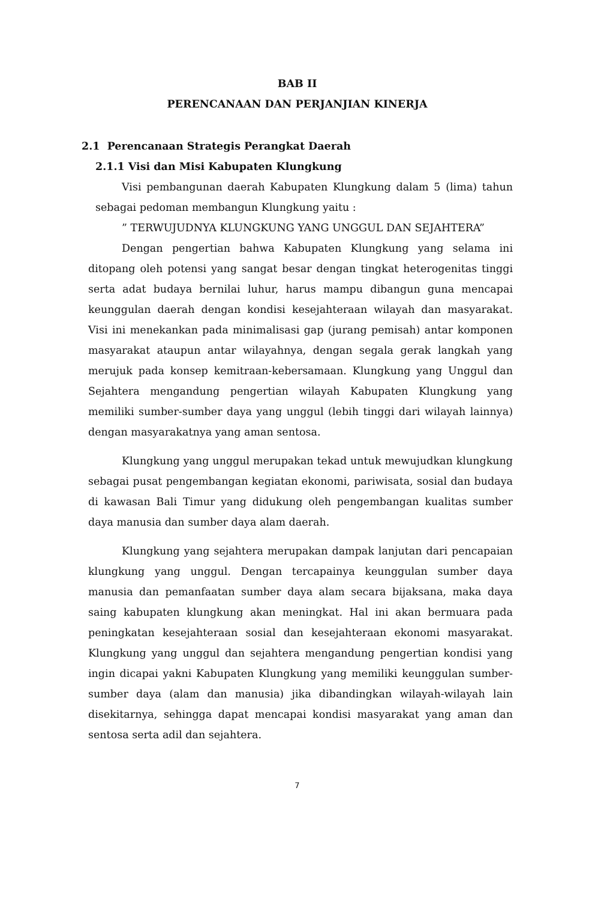BAB II
PERENCANAAN DAN PERJANJIAN KINERJA
2.1 Perencanaan Strategis Perangkat Daerah
2.1.1 Visi dan Misi Kabupaten Klungkung
Visi pembangunan daerah Kabupaten Klungkung dalam 5 (lima) tahun sebagai pedoman membangun Klungkung yaitu :
” TERWUJUDNYA KLUNGKUNG YANG UNGGUL DAN SEJAHTERA”
Dengan pengertian bahwa Kabupaten Klungkung yang selama ini ditopang oleh potensi yang sangat besar dengan tingkat heterogenitas tinggi serta adat budaya bernilai luhur, harus mampu dibangun guna mencapai keunggulan daerah dengan kondisi kesejahteraan wilayah dan masyarakat. Visi ini menekankan pada minimalisasi gap (jurang pemisah) antar komponen masyarakat ataupun antar wilayahnya, dengan segala gerak langkah yang merujuk pada konsep kemitraan-kebersamaan. Klungkung yang Unggul dan Sejahtera mengandung pengertian wilayah Kabupaten Klungkung yang memiliki sumber-sumber daya yang unggul (lebih tinggi dari wilayah lainnya) dengan masyarakatnya yang aman sentosa.
Klungkung yang unggul merupakan tekad untuk mewujudkan klungkung sebagai pusat pengembangan kegiatan ekonomi, pariwisata, sosial dan budaya di kawasan Bali Timur yang didukung oleh pengembangan kualitas sumber daya manusia dan sumber daya alam daerah.
Klungkung yang sejahtera merupakan dampak lanjutan dari pencapaian klungkung yang unggul. Dengan tercapainya keunggulan sumber daya manusia dan pemanfaatan sumber daya alam secara bijaksana, maka daya saing kabupaten klungkung akan meningkat. Hal ini akan bermuara pada peningkatan kesejahteraan sosial dan kesejahteraan ekonomi masyarakat. Klungkung yang unggul dan sejahtera mengandung pengertian kondisi yang ingin dicapai yakni Kabupaten Klungkung yang memiliki keunggulan sumber-sumber daya (alam dan manusia) jika dibandingkan wilayah-wilayah lain disekitarnya, sehingga dapat mencapai kondisi masyarakat yang aman dan sentosa serta adil dan sejahtera.
7